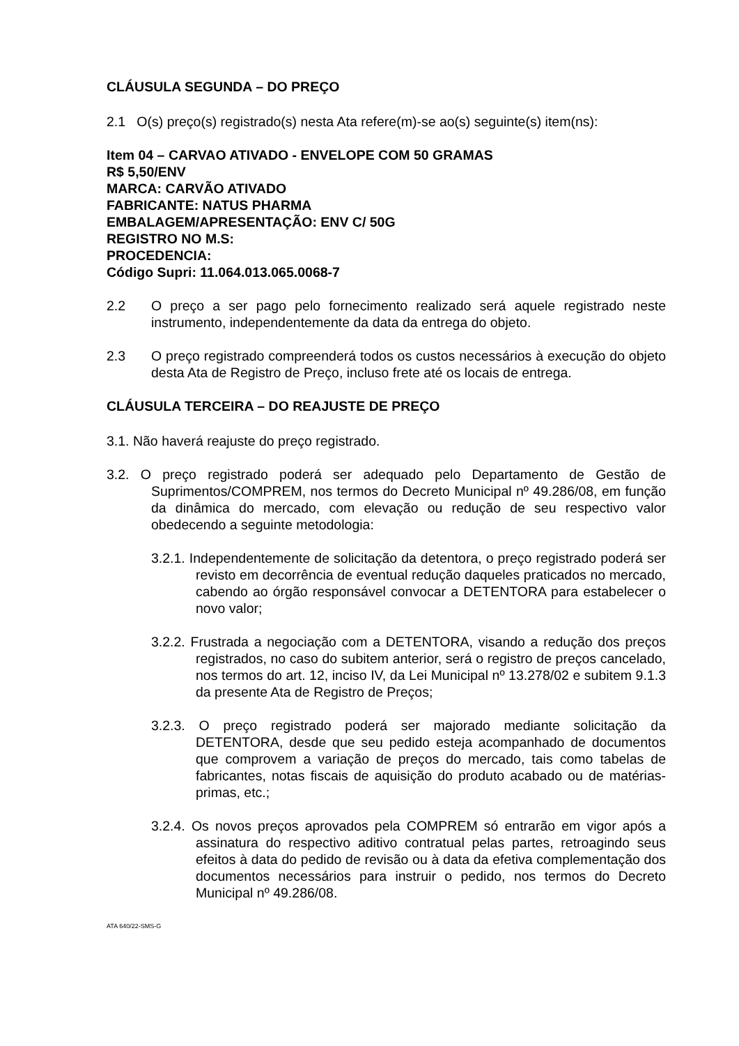CLÁUSULA SEGUNDA – DO PREÇO
2.1 O(s) preço(s) registrado(s) nesta Ata refere(m)-se ao(s) seguinte(s) item(ns):
Item 04 – CARVAO ATIVADO - ENVELOPE COM 50 GRAMAS
R$ 5,50/ENV
MARCA: CARVÃO ATIVADO
FABRICANTE: NATUS PHARMA
EMBALAGEM/APRESENTAÇÃO: ENV C/ 50G
REGISTRO NO M.S:
PROCEDENCIA:
Código Supri: 11.064.013.065.0068-7
2.2 O preço a ser pago pelo fornecimento realizado será aquele registrado neste instrumento, independentemente da data da entrega do objeto.
2.3 O preço registrado compreenderá todos os custos necessários à execução do objeto desta Ata de Registro de Preço, incluso frete até os locais de entrega.
CLÁUSULA TERCEIRA – DO REAJUSTE DE PREÇO
3.1. Não haverá reajuste do preço registrado.
3.2. O preço registrado poderá ser adequado pelo Departamento de Gestão de Suprimentos/COMPREM, nos termos do Decreto Municipal nº 49.286/08, em função da dinâmica do mercado, com elevação ou redução de seu respectivo valor obedecendo a seguinte metodologia:
3.2.1. Independentemente de solicitação da detentora, o preço registrado poderá ser revisto em decorrência de eventual redução daqueles praticados no mercado, cabendo ao órgão responsável convocar a DETENTORA para estabelecer o novo valor;
3.2.2. Frustrada a negociação com a DETENTORA, visando a redução dos preços registrados, no caso do subitem anterior, será o registro de preços cancelado, nos termos do art. 12, inciso IV, da Lei Municipal nº 13.278/02 e subitem 9.1.3 da presente Ata de Registro de Preços;
3.2.3. O preço registrado poderá ser majorado mediante solicitação da DETENTORA, desde que seu pedido esteja acompanhado de documentos que comprovem a variação de preços do mercado, tais como tabelas de fabricantes, notas fiscais de aquisição do produto acabado ou de matérias-primas, etc.;
3.2.4. Os novos preços aprovados pela COMPREM só entrarão em vigor após a assinatura do respectivo aditivo contratual pelas partes, retroagindo seus efeitos à data do pedido de revisão ou à data da efetiva complementação dos documentos necessários para instruir o pedido, nos termos do Decreto Municipal nº 49.286/08.
ATA 640/22-SMS-G